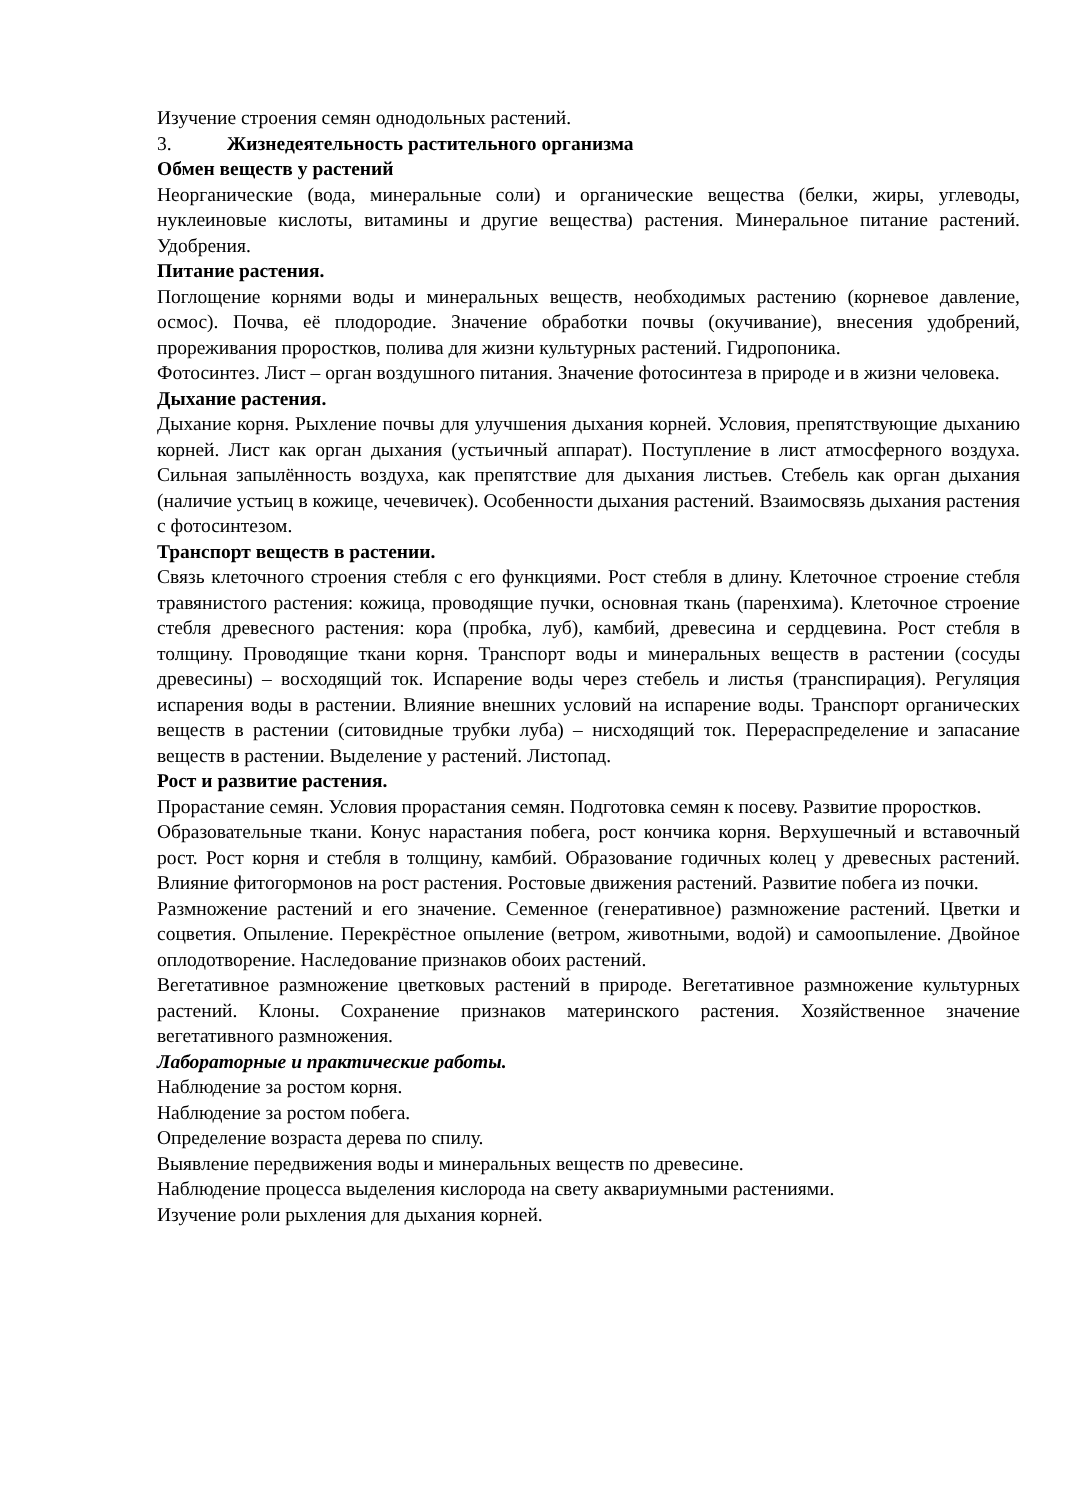Изучение строения семян однодольных растений.
3. Жизнедеятельность растительного организма
Обмен веществ у растений
Неорганические (вода, минеральные соли) и органические вещества (белки, жиры, углеводы, нуклеиновые кислоты, витамины и другие вещества) растения. Минеральное питание растений. Удобрения.
Питание растения.
Поглощение корнями воды и минеральных веществ, необходимых растению (корневое давление, осмос). Почва, её плодородие. Значение обработки почвы (окучивание), внесения удобрений, прореживания проростков, полива для жизни культурных растений. Гидропоника.
Фотосинтез. Лист – орган воздушного питания. Значение фотосинтеза в природе и в жизни человека.
Дыхание растения.
Дыхание корня. Рыхление почвы для улучшения дыхания корней. Условия, препятствующие дыханию корней. Лист как орган дыхания (устьичный аппарат). Поступление в лист атмосферного воздуха. Сильная запылённость воздуха, как препятствие для дыхания листьев. Стебель как орган дыхания (наличие устьиц в кожице, чечевичек). Особенности дыхания растений. Взаимосвязь дыхания растения с фотосинтезом.
Транспорт веществ в растении.
Связь клеточного строения стебля с его функциями. Рост стебля в длину. Клеточное строение стебля травянистого растения: кожица, проводящие пучки, основная ткань (паренхима). Клеточное строение стебля древесного растения: кора (пробка, луб), камбий, древесина и сердцевина. Рост стебля в толщину. Проводящие ткани корня. Транспорт воды и минеральных веществ в растении (сосуды древесины) – восходящий ток. Испарение воды через стебель и листья (транспирация). Регуляция испарения воды в растении. Влияние внешних условий на испарение воды. Транспорт органических веществ в растении (ситовидные трубки луба) – нисходящий ток. Перераспределение и запасание веществ в растении. Выделение у растений. Листопад.
Рост и развитие растения.
Прорастание семян. Условия прорастания семян. Подготовка семян к посеву. Развитие проростков.
Образовательные ткани. Конус нарастания побега, рост кончика корня. Верхушечный и вставочный рост. Рост корня и стебля в толщину, камбий. Образование годичных колец у древесных растений. Влияние фитогормонов на рост растения. Ростовые движения растений. Развитие побега из почки.
Размножение растений и его значение. Семенное (генеративное) размножение растений. Цветки и соцветия. Опыление. Перекрёстное опыление (ветром, животными, водой) и самоопыление. Двойное оплодотворение. Наследование признаков обоих растений.
Вегетативное размножение цветковых растений в природе. Вегетативное размножение культурных растений. Клоны. Сохранение признаков материнского растения. Хозяйственное значение вегетативного размножения.
Лабораторные и практические работы.
Наблюдение за ростом корня.
Наблюдение за ростом побега.
Определение возраста дерева по спилу.
Выявление передвижения воды и минеральных веществ по древесине.
Наблюдение процесса выделения кислорода на свету аквариумными растениями.
Изучение роли рыхления для дыхания корней.